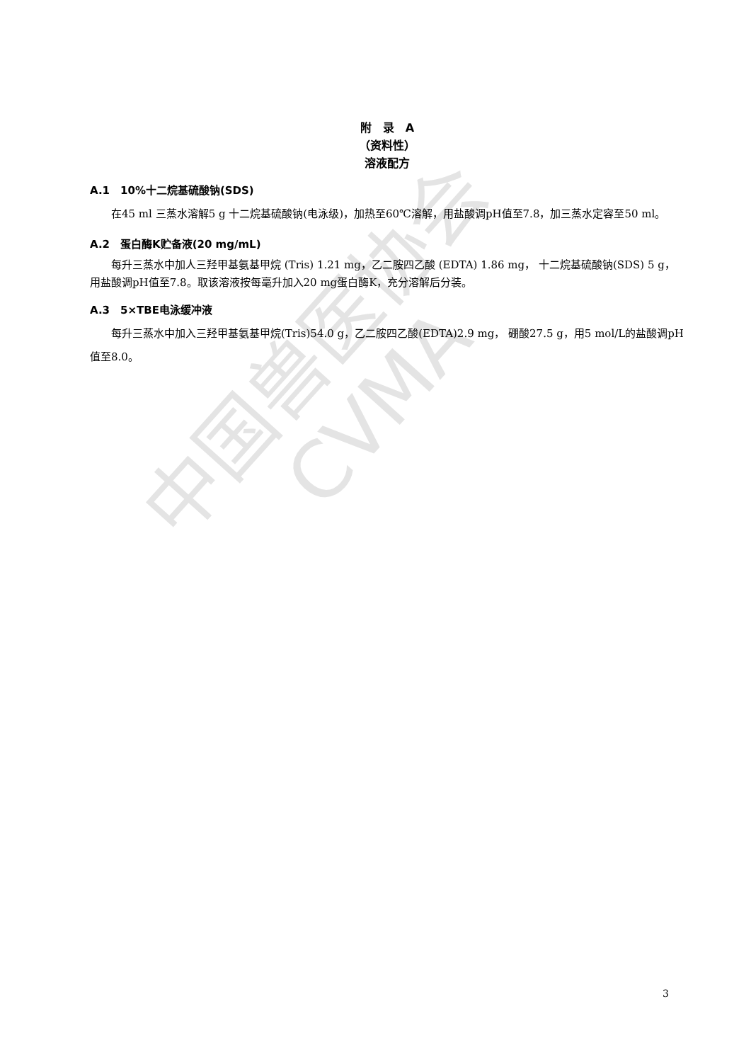中国兽医协会
CVMA
附　录　A
（资料性）
溶液配方
A.1　10%十二烷基硫酸钠(SDS)
在45 ml 三蒸水溶解5 g 十二烷基硫酸钠(电泳级)，加热至60℃溶解，用盐酸调pH值至7.8，加三蒸水定容至50 ml。
A.2　蛋白酶K贮备液(20 mg/mL)
每升三蒸水中加人三羟甲基氨基甲烷 (Tris) 1.21 mg，乙二胺四乙酸 (EDTA) 1.86 mg， 十二烷基硫酸钠(SDS) 5 g，用盐酸调pH值至7.8。取该溶液按每毫升加入20 mg蛋白酶K，充分溶解后分装。
A.3　5×TBE电泳缓冲液
每升三蒸水中加入三羟甲基氨基甲烷(Tris)54.0 g，乙二胺四乙酸(EDTA)2.9 mg， 硼酸27.5 g，用5 mol/L的盐酸调pH值至8.0。
3